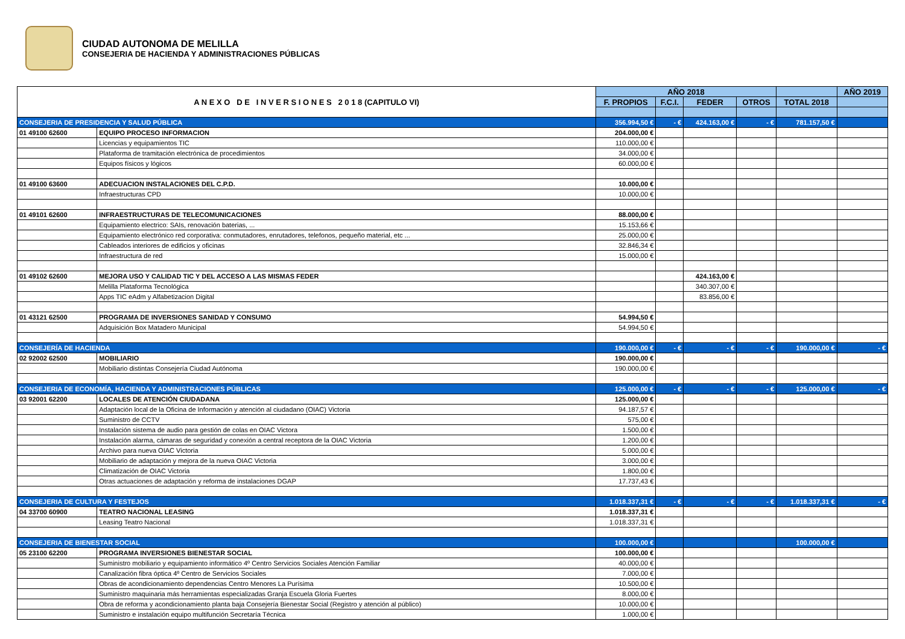CIUDAD AUTONOMA DE MELILLA
CONSEJERIA DE HACIENDA Y ADMINISTRACIONES PÚBLICAS
| A N E X O D E I N V E R S I O N E S 2 0 1 8 (CAPITULO VI) | | AÑO 2018 | | | | | AÑO 2019 |
| | | F. PROPIOS | F.C.I. | FEDER | OTROS | TOTAL 2018 | |
| CONSEJERIA DE PRESIDENCIA Y SALUD PÚBLICA | | 356.994,50 € | - € | 424.163,00 € | - € | 781.157,50 € | |
| 01 49100 62600 | EQUIPO PROCESO INFORMACION | 204.000,00 € | | | | | |
| | Licencias y equipamientos TIC | 110.000,00 € | | | | | |
| | Plataforma de tramitación electrónica de procedimientos | 34.000,00 € | | | | | |
| | Equipos físicos y lógicos | 60.000,00 € | | | | | |
| 01 49100 63600 | ADECUACION INSTALACIONES DEL C.P.D. | 10.000,00 € | | | | | |
| | Infraestructuras CPD | 10.000,00 € | | | | | |
| 01 49101 62600 | INFRAESTRUCTURAS DE TELECOMUNICACIONES | 88.000,00 € | | | | | |
| | Equipamiento electrico: SAIs, renovación baterias, ... | 15.153,66 € | | | | | |
| | Equipamiento electrónico red corporativa: conmutadores, enrutadores, telefonos, pequeño material, etc ... | 25.000,00 € | | | | | |
| | Cableados interiores de edificios y oficinas | 32.846,34 € | | | | | |
| | Infraestructura de red | 15.000,00 € | | | | | |
| 01 49102 62600 | MEJORA USO Y CALIDAD TIC Y DEL ACCESO A LAS MISMAS FEDER | | | 424.163,00 € | | | |
| | Melilla Plataforma Tecnológica | | | 340.307,00 € | | | |
| | Apps TIC eAdm y Alfabetizacion Digital | | | 83.856,00 € | | | |
| 01 43121 62500 | PROGRAMA DE INVERSIONES SANIDAD Y CONSUMO | 54.994,50 € | | | | | |
| | Adquisición Box Matadero Municipal | 54.994,50 € | | | | | |
| CONSEJERÍA DE HACIENDA | | 190.000,00 € | - € | - € | - € | 190.000,00 € | - € |
| 02 92002 62500 | MOBILIARIO | 190.000,00 € | | | | | |
| | Mobiliario distintas Consejería Ciudad Autónoma | 190.000,00 € | | | | | |
| CONSEJERIA DE ECONOMÍA, HACIENDA Y ADMINISTRACIONES PÚBLICAS | | 125.000,00 € | - € | - € | - € | 125.000,00 € | - € |
| 03 92001 62200 | LOCALES DE ATENCIÓN CIUDADANA | 125.000,00 € | | | | | |
| | Adaptación local de la Oficina de Información y atención al ciudadano (OIAC) Victoria | 94.187,57 € | | | | | |
| | Suministro de CCTV | 575,00 € | | | | | |
| | Instalación sistema de audio para gestión de colas en OIAC Victora | 1.500,00 € | | | | | |
| | Instalación alarma, cámaras de seguridad y conexión a central receptora de la OIAC Victoria | 1.200,00 € | | | | | |
| | Archivo para nueva OIAC Victoria | 5.000,00 € | | | | | |
| | Mobiliario de adaptación y mejora de la nueva OIAC Victoria | 3.000,00 € | | | | | |
| | Climatización de OIAC Victoria | 1.800,00 € | | | | | |
| | Otras actuaciones de adaptación y reforma de instalaciones DGAP | 17.737,43 € | | | | | |
| CONSEJERIA DE CULTURA Y FESTEJOS | | 1.018.337,31 € | - € | - € | - € | 1.018.337,31 € | - € |
| 04 33700 60900 | TEATRO NACIONAL LEASING | 1.018.337,31 € | | | | | |
| | Leasing Teatro Nacional | 1.018.337,31 € | | | | | |
| CONSEJERIA DE BIENESTAR SOCIAL | | 100.000,00 € | | | | 100.000,00 € | |
| 05 23100 62200 | PROGRAMA INVERSIONES BIENESTAR SOCIAL | 100.000,00 € | | | | | |
| | Suministro mobiliario y equipamiento informático 4º Centro Servicios Sociales Atención Familiar | 40.000,00 € | | | | | |
| | Canalización fibra óptica 4º Centro de Servicios Sociales | 7.000,00 € | | | | | |
| | Obras de acondicionamiento dependencias Centro Menores La Purísima | 10.500,00 € | | | | | |
| | Suministro maquinaria más herramientas especializadas Granja Escuela Gloria Fuertes | 8.000,00 € | | | | | |
| | Obra de reforma y acondicionamiento planta baja Consejería Bienestar Social (Registro y atención al público) | 10.000,00 € | | | | | |
| | Suministro e instalación equipo multifunción Secretaría Técnica | 1.000,00 € | | | | | |